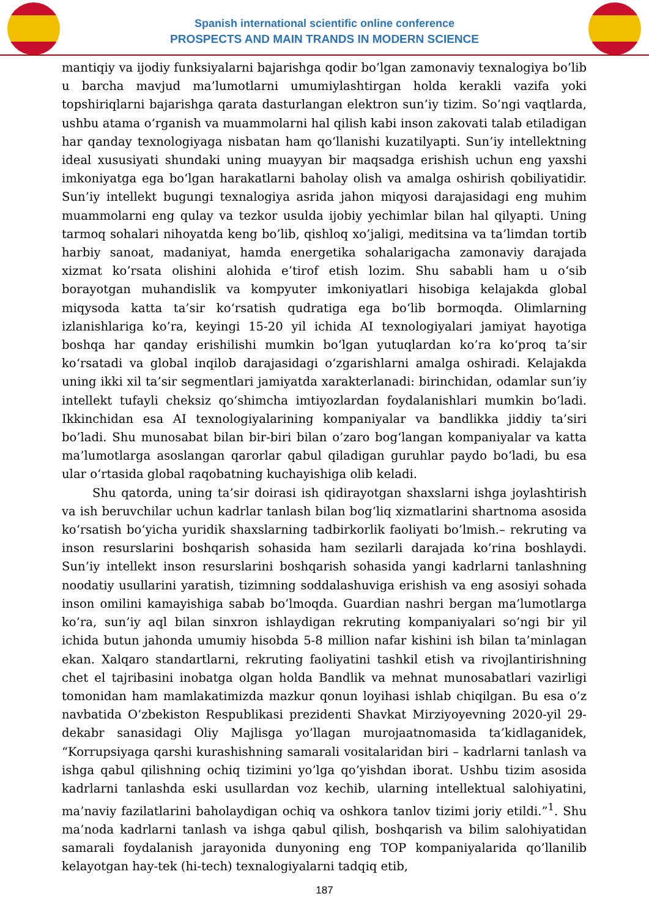Spanish international scientific online conference
PROSPECTS AND MAIN TRANDS IN MODERN SCIENCE
mantiqiy va ijodiy funksiyalarni bajarishga qodir bo’lgan zamonaviy texnalogiya bo’lib u barcha mavjud ma’lumotlarni umumiylashtirgan holda kerakli vazifa yoki topshiriqlarni bajarishga qarata dasturlangan elektron sun’iy tizim. So’ngi vaqtlarda, ushbu atama o‘rganish va muammolarni hal qilish kabi inson zakovati talab etiladigan har qanday texnologiyaga nisbatan ham qo‘llanishi kuzatilyapti. Sun’iy intellektning ideal xususiyati shundaki uning muayyan bir maqsadga erishish uchun eng yaxshi imkoniyatga ega bo‘lgan harakatlarni baholay olish va amalga oshirish qobiliyatidir. Sun’iy intellekt bugungi texnalogiya asrida jahon miqyosi darajasidagi eng muhim muammolarni eng qulay va tezkor usulda ijobiy yechimlar bilan hal qilyapti. Uning tarmoq sohalari nihoyatda keng bo’lib, qishloq xo’jaligi, meditsina va ta’limdan tortib harbiy sanoat, madaniyat, hamda energetika sohalarigacha zamonaviy darajada xizmat ko’rsata olishini alohida e’tirof etish lozim. Shu sababli ham u o‘sib borayotgan muhandislik va kompyuter imkoniyatlari hisobiga kelajakda global miqysoda katta ta’sir ko‘rsatish qudratiga ega bo‘lib bormoqda. Olimlarning izlanishlariga ko’ra, keyingi 15-20 yil ichida AI texnologiyalari jamiyat hayotiga boshqa har qanday erishilishi mumkin bo‘lgan yutuqlardan ko’ra ko‘proq ta’sir ko‘rsatadi va global inqilob darajasidagi o‘zgarishlarni amalga oshiradi. Kelajakda uning ikki xil ta’sir segmentlari jamiyatda xarakterlanadi: birinchidan, odamlar sun’iy intellekt tufayli cheksiz qo‘shimcha imtiyozlardan foydalanishlari mumkin bo‘ladi. Ikkinchidan esa AI texnologiyalarining kompaniyalar va bandlikka jiddiy ta’siri bo’ladi. Shu munosabat bilan bir-biri bilan o’zaro bog‘langan kompaniyalar va katta ma’lumotlarga asoslangan qarorlar qabul qiladigan guruhlar paydo bo‘ladi, bu esa ular o‘rtasida global raqobatning kuchayishiga olib keladi.
Shu qatorda, uning ta’sir doirasi ish qidirayotgan shaxslarni ishga joylashtirish va ish beruvchilar uchun kadrlar tanlash bilan bog‘liq xizmatlarini shartnoma asosida ko‘rsatish bo‘yicha yuridik shaxslarning tadbirkorlik faoliyati bo’lmish.– rekruting va inson resurslarini boshqarish sohasida ham sezilarli darajada ko’rina boshlaydi. Sun’iy intellekt inson resurslarini boshqarish sohasida yangi kadrlarni tanlashning noodatiy usullarini yaratish, tizimning soddalashuviga erishish va eng asosiyi sohada inson omilini kamayishiga sabab bo’lmoqda. Guardian nashri bergan ma’lumotlarga ko’ra, sun’iy aql bilan sinxron ishlaydigan rekruting kompaniyalari so’ngi bir yil ichida butun jahonda umumiy hisobda 5-8 million nafar kishini ish bilan ta’minlagan ekan. Xalqaro standartlarni, rekruting faoliyatini tashkil etish va rivojlantirishning chet el tajribasini inobatga olgan holda Bandlik va mehnat munosabatlari vazirligi tomonidan ham mamlakatimizda mazkur qonun loyihasi ishlab chiqilgan. Bu esa o’z navbatida O’zbekiston Respublikasi prezidenti Shavkat Mirziyoyevning 2020-yil 29-dekabr sanasidagi Oliy Majlisga yo’llagan murojaatnomasida ta’kidlaganidek, “Korrupsiyaga qarshi kurashishning samarali vositalaridan biri – kadrlarni tanlash va ishga qabul qilishning ochiq tizimini yo’lga qo’yishdan iborat. Ushbu tizim asosida kadrlarni tanlashda eski usullardan voz kechib, ularning intellektual salohiyatini, ma’naviy fazilatlarini baholaydigan ochiq va oshkora tanlov tizimi joriy etildi.”<sup>1</sup>. Shu ma’noda kadrlarni tanlash va ishga qabul qilish, boshqarish va bilim salohiyatidan samarali foydalanish jarayonida dunyoning eng TOP kompaniyalarida qo’llanilib kelayotgan hay-tek (hi-tech) texnalogiyalarni tadqiq etib,
187